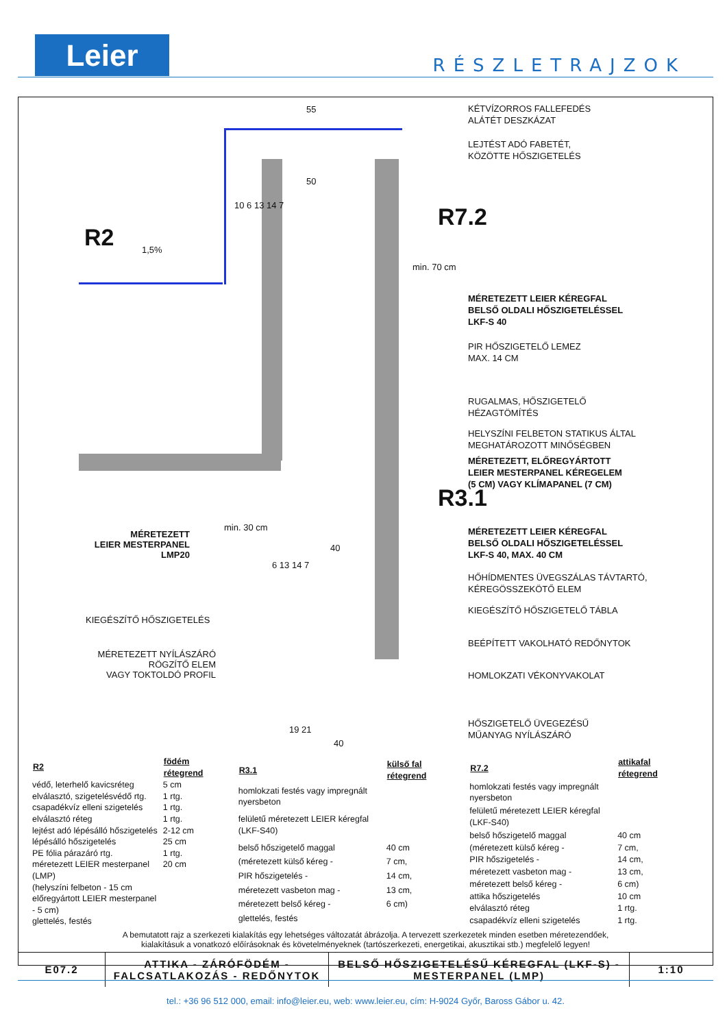Leier RÉSZLETRAJZOK
R2
R7.2
R3.1
55
1,5%
min. 70 cm
min. 30 cm
50
10 6 13 14 7
40
6 13 14 7
19 21
40
KÉTVÍZORROS FALLEFEDÉS
ALÁTÉT DESZKÁZAT
LEJTÉST ADÓ FABETÉT,
KÖZÖTTE HŐSZIGETELÉS
MÉRETEZETT LEIER KÉREGFAL
BELSŐ OLDALI HŐSZIGETELÉSSEL
LKF-S 40
PIR HŐSZIGETELŐ LEMEZ
MAX. 14 CM
RUGALMAS, HŐSZIGETELŐ
HÉZAGTÖMÍTÉS
HELYSZÍNI FELBETON STATIKUS ÁLTAL
MEGHATÁROZOTT MINŐSÉGBEN
MÉRETEZETT, ELŐREGYÁRTOTT
LEIER MESTERPANEL KÉREGELEM
(5 CM) VAGY KLÍMAPANEL (7 CM)
MÉRETEZETT LEIER KÉREGFAL
BELSŐ OLDALI HŐSZIGETELÉSSEL
LKF-S 40, MAX. 40 CM
HŐHÍDMENTES ÜVEGSZÁLAS TÁVTARTÓ,
KÉREGÖSSZEKÖTŐ ELEM
KIEGÉSZÍTŐ HŐSZIGETELŐ TÁBLA
BEÉPÍTETT VAKOLHATÓ REDŐNYTOK
HOMLOKZATI VÉKONYVAKOLAT
HŐSZIGETELŐ ÜVEGEZÉSŰ
MŰANYAG NYÍLÁSZÁRÓ
MÉRETEZETT
LEIER MESTERPANEL
LMP20
KIEGÉSZÍTŐ HŐSZIGETELÉS
MÉRETEZETT NYÍLÁSZÁRÓ
RÖGZÍTŐ ELEM
VAGY TOKTOLDÓ PROFIL
| R2 | födém rétegrend |
| --- | --- |
| védő, leterhelő kavicsréteg | 5 cm |
| elválasztó, szigetelésvédő rtg. | 1 rtg. |
| csapadékvíz elleni szigetelés | 1 rtg. |
| elválasztó réteg | 1 rtg. |
| lejtést adó lépésálló hőszigetelés | 2-12 cm |
| lépésálló hőszigetelés | 25 cm |
| PE fólia párazáró rtg. | 1 rtg. |
| méretezett LEIER mesterpanel (LMP) | 20 cm |
| (helyszíni felbeton - 15 cm | |
| előregyártott LEIER mesterpanel - 5 cm) | |
| glettelés, festés | |
| R3.1 | külső fal rétegrend |
| --- | --- |
| homlokzati festés vagy impregnált nyersbeton | |
| felületű méretezett LEIER kéregfal (LKF-S40) | |
| belső hőszigetelő maggal | 40 cm |
| (méretezett külső kéreg - | 7 cm, |
| PIR hőszigetelés - | 14 cm, |
| méretezett vasbeton mag - | 13 cm, |
| méretezett belső kéreg - | 6 cm) |
| glettelés, festés | |
| R7.2 | attikafal rétegrend |
| --- | --- |
| homlokzati festés vagy impregnált nyersbeton | |
| felületű méretezett LEIER kéregfal (LKF-S40) | |
| belső hőszigetelő maggal | 40 cm |
| (méretezett külső kéreg - | 7 cm, |
| PIR hőszigetelés - | 14 cm, |
| méretezett vasbeton mag - | 13 cm, |
| méretezett belső kéreg - | 6 cm) |
| attika hőszigetelés | 10 cm |
| elválasztó réteg | 1 rtg. |
| csapadékvíz elleni szigetelés | 1 rtg. |
A bemutatott rajz a szerkezeti kialakítás egy lehetséges változatát ábrázolja. A tervezett szerkezetek minden esetben méretezendőek,
kialakításuk a vonatkozó előírásoknak és követelményeknek (tartószerkezeti, energetikai, akusztikai stb.) megfelelő legyen!
| E07.2 | ATTIKA - ZÁRÓFÖDÉM - FALCSATLAKOZÁS - REDŐNYTOK | BELSŐ HŐSZIGETELÉSŰ KÉREGFAL (LKF-S) - MESTERPANEL (LMP) | 1:10 |
tel.: +36 96 512 000, email: info@leier.eu, web: www.leier.eu, cím: H-9024 Győr, Baross Gábor u. 42.